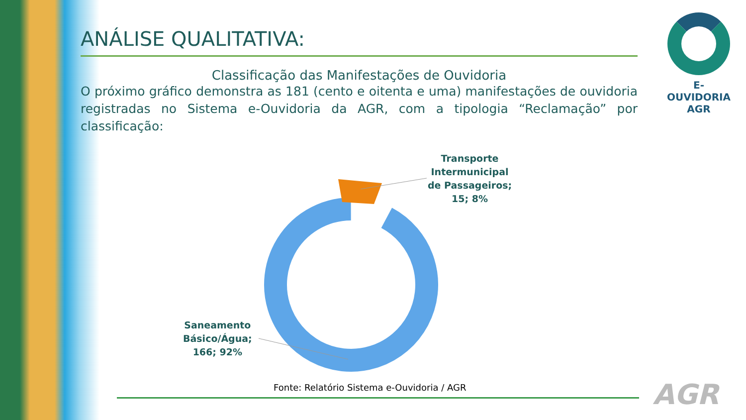ANÁLISE QUALITATIVA:
Classificação das Manifestações de Ouvidoria
O próximo gráfico demonstra as 181 (cento e oitenta e uma) manifestações de ouvidoria registradas no Sistema e-Ouvidoria da AGR, com a tipologia “Reclamação” por classificação:
E-OUVIDORIA
AGR
Transporte
Intermunicipal
de Passageiros;
15; 8%
Saneamento
Básico/Água;
166; 92%
Fonte: Relatório Sistema e-Ouvidoria / AGR
AGR